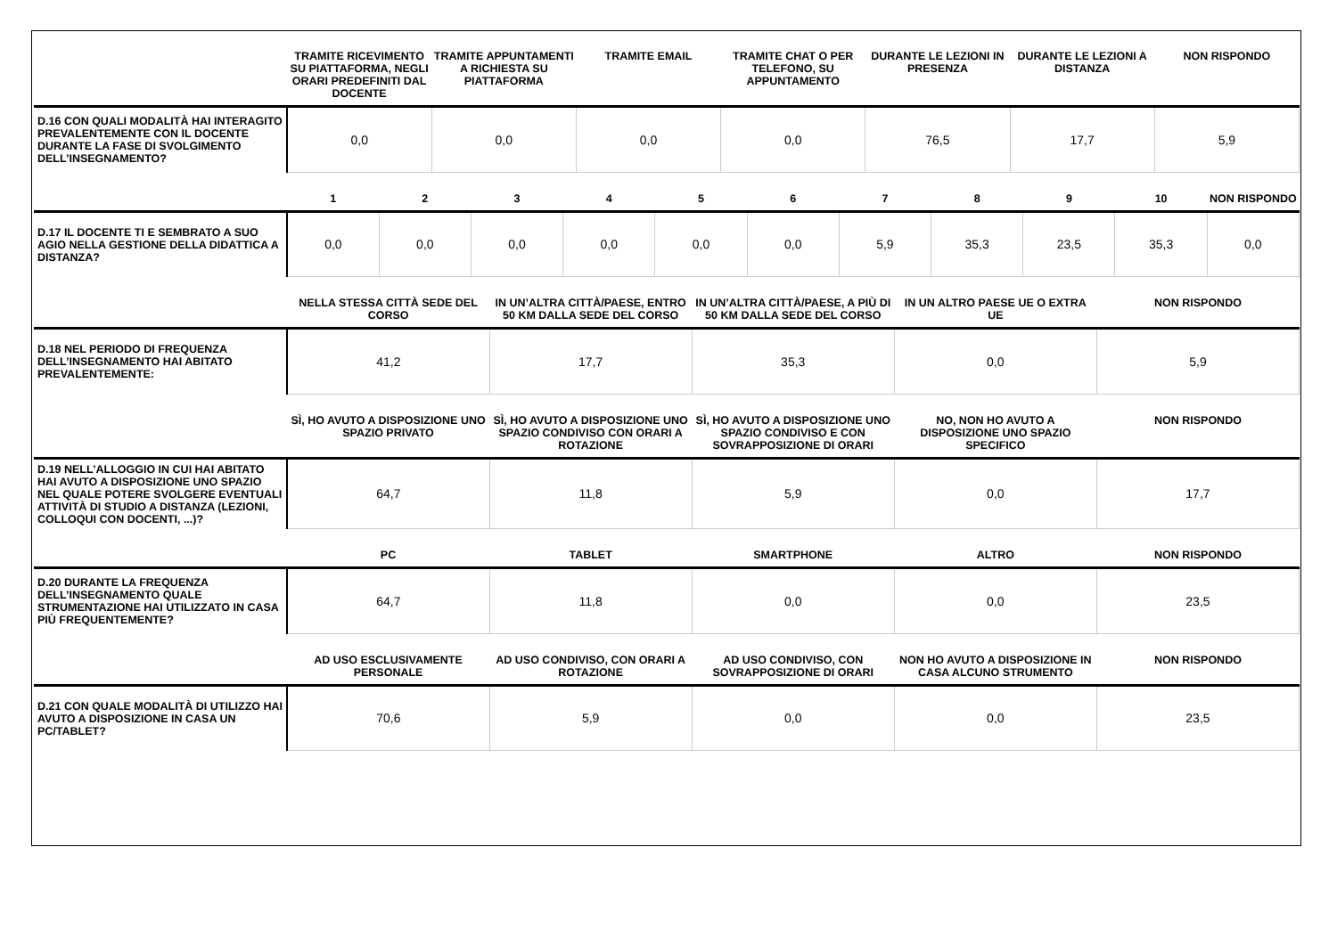| | TRAMITE RICEVIMENTO SU PIATTAFORMA, NEGLI ORARI PREDEFINITI DAL DOCENTE | TRAMITE APPUNTAMENTI A RICHIESTA SU PIATTAFORMA | TRAMITE EMAIL | TRAMITE CHAT O PER TELEFONO, SU APPUNTAMENTO | DURANTE LE LEZIONI IN PRESENZA | DURANTE LE LEZIONI A DISTANZA | NON RISPONDO |
| --- | --- | --- | --- | --- | --- | --- | --- |
| D.16 CON QUALI MODALITÀ HAI INTERAGITO PREVALENTEMENTE CON IL DOCENTE DURANTE LA FASE DI SVOLGIMENTO DELL’INSEGNAMENTO? | 0,0 | 0,0 | 0,0 | 0,0 | 76,5 | 17,7 | 5,9 |
| | 1 | 2 | 3 | 4 | 5 | 6 | 7 | 8 | 9 | 10 | NON RISPONDO |
| --- | --- | --- | --- | --- | --- | --- | --- | --- | --- | --- | --- |
| D.17 IL DOCENTE TI E SEMBRATO A SUO AGIO NELLA GESTIONE DELLA DIDATTICA A DISTANZA? | 0,0 | 0,0 | 0,0 | 0,0 | 0,0 | 0,0 | 5,9 | 35,3 | 23,5 | 35,3 | 0,0 |
| | NELLA STESSA CITTÀ SEDE DEL CORSO | IN UN’ALTRA CITTÀ/PAESE, ENTRO 50 KM DALLA SEDE DEL CORSO | IN UN’ALTRA CITTÀ/PAESE, A PIÙ DI 50 KM DALLA SEDE DEL CORSO | IN UN ALTRO PAESE UE O EXTRA UE | NON RISPONDO |
| --- | --- | --- | --- | --- | --- |
| D.18 NEL PERIODO DI FREQUENZA DELL’INSEGNAMENTO HAI ABITATO PREVALENTEMENTE: | 41,2 | 17,7 | 35,3 | 0,0 | 5,9 |
| | SÌ, HO AVUTO A DISPOSIZIONE UNO SPAZIO PRIVATO | SÌ, HO AVUTO A DISPOSIZIONE UNO SPAZIO CONDIVISO CON ORARI A ROTAZIONE | SÌ, HO AVUTO A DISPOSIZIONE UNO SPAZIO CONDIVISO E CON SOVRAPPOSIZIONE DI ORARI | NO, NON HO AVUTO A DISPOSIZIONE UNO SPAZIO SPECIFICO | NON RISPONDO |
| --- | --- | --- | --- | --- | --- |
| D.19 NELL'ALLOGGIO IN CUI HAI ABITATO HAI AVUTO A DISPOSIZIONE UNO SPAZIO NEL QUALE POTERE SVOLGERE EVENTUALI ATTIVITÀ DI STUDIO A DISTANZA (LEZIONI, COLLOQUI CON DOCENTI, ...)? | 64,7 | 11,8 | 5,9 | 0,0 | 17,7 |
| | PC | TABLET | SMARTPHONE | ALTRO | NON RISPONDO |
| --- | --- | --- | --- | --- | --- |
| D.20 DURANTE LA FREQUENZA DELL’INSEGNAMENTO QUALE STRUMENTAZIONE HAI UTILIZZATO IN CASA PIÙ FREQUENTEMENTE? | 64,7 | 11,8 | 0,0 | 0,0 | 23,5 |
| | AD USO ESCLUSIVAMENTE PERSONALE | AD USO CONDIVISO, CON ORARI A ROTAZIONE | AD USO CONDIVISO, CON SOVRAPPOSIZIONE DI ORARI | NON HO AVUTO A DISPOSIZIONE IN CASA ALCUNO STRUMENTO | NON RISPONDO |
| --- | --- | --- | --- | --- | --- |
| D.21 CON QUALE MODALITÀ DI UTILIZZO HAI AVUTO A DISPOSIZIONE IN CASA UN PC/TABLET? | 70,6 | 5,9 | 0,0 | 0,0 | 23,5 |